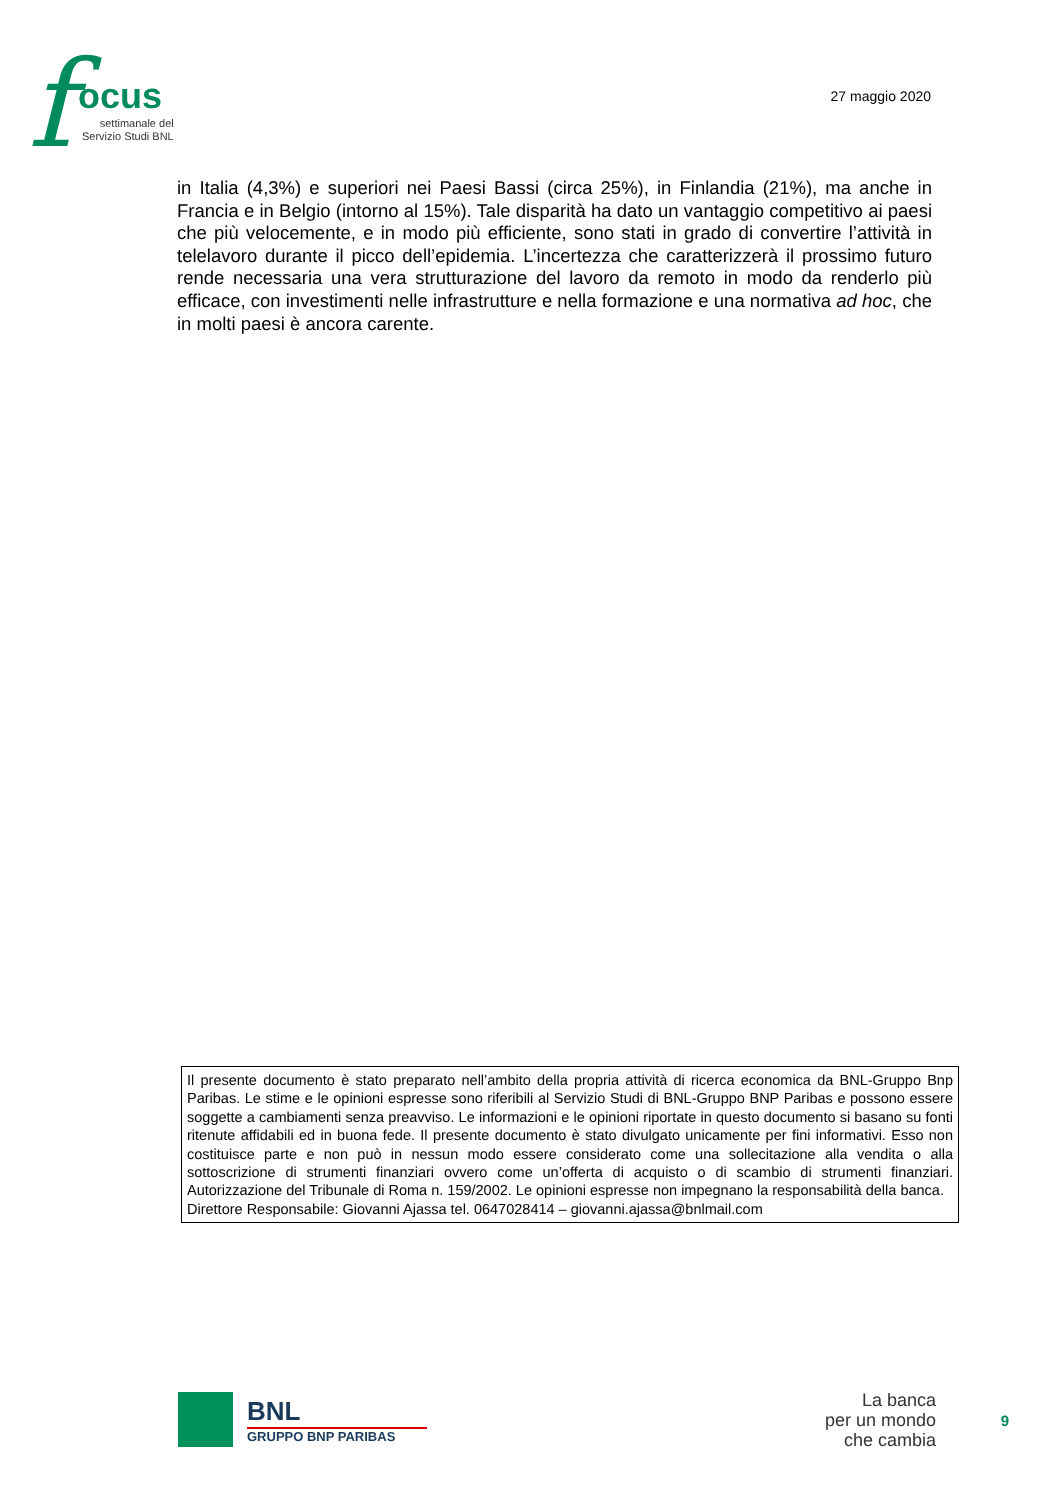f ocus
settimanale del
Servizio Studi BNL
27 maggio 2020
in Italia (4,3%) e superiori nei Paesi Bassi (circa 25%), in Finlandia (21%), ma anche in Francia e in Belgio (intorno al 15%). Tale disparità ha dato un vantaggio competitivo ai paesi che più velocemente, e in modo più efficiente, sono stati in grado di convertire l’attività in telelavoro durante il picco dell’epidemia. L’incertezza che caratterizzerà il prossimo futuro rende necessaria una vera strutturazione del lavoro da remoto in modo da renderlo più efficace, con investimenti nelle infrastrutture e nella formazione e una normativa ad hoc, che in molti paesi è ancora carente.
Il presente documento è stato preparato nell’ambito della propria attività di ricerca economica da BNL-Gruppo Bnp Paribas. Le stime e le opinioni espresse sono riferibili al Servizio Studi di BNL-Gruppo BNP Paribas e possono essere soggette a cambiamenti senza preavviso. Le informazioni e le opinioni riportate in questo documento si basano su fonti ritenute affidabili ed in buona fede. Il presente documento è stato divulgato unicamente per fini informativi. Esso non costituisce parte e non può in nessun modo essere considerato come una sollecitazione alla vendita o alla sottoscrizione di strumenti finanziari ovvero come un’offerta di acquisto o di scambio di strumenti finanziari. Autorizzazione del Tribunale di Roma n. 159/2002. Le opinioni espresse non impegnano la responsabilità della banca.
Direttore Responsabile: Giovanni Ajassa tel. 0647028414 – giovanni.ajassa@bnlmail.com
BNL
GRUPPO BNP PARIBAS
La banca
per un mondo
che cambia
9